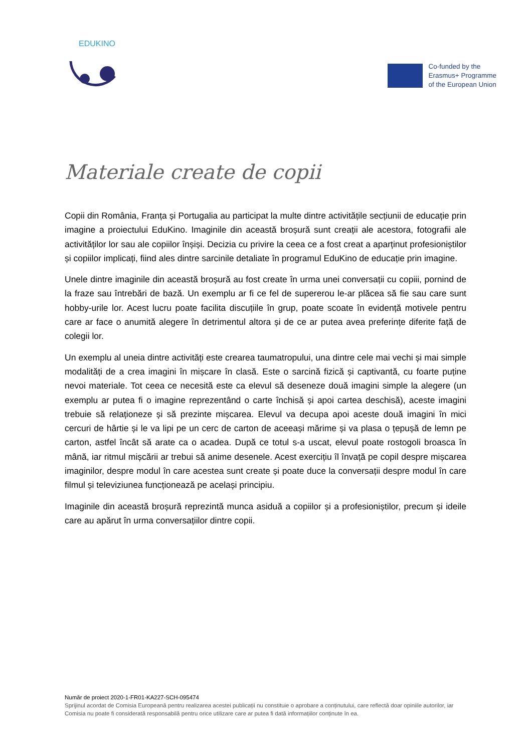EDUKINO
Co-funded by the
Erasmus+ Programme
of the European Union
Materiale create de copii
Copii din România, Franța și Portugalia au participat la multe dintre activitățile secțiunii de educație prin imagine a proiectului EduKino. Imaginile din această broșură sunt creații ale acestora, fotografii ale activităților lor sau ale copiilor înșiși. Decizia cu privire la ceea ce a fost creat a aparținut profesioniștilor și copiilor implicați, fiind ales dintre sarcinile detaliate în programul EduKino de educație prin imagine.
Unele dintre imaginile din această broșură au fost create în urma unei conversații cu copiii, pornind de la fraze sau întrebări de bază. Un exemplu ar fi ce fel de supererou le-ar plăcea să fie sau care sunt hobby-urile lor. Acest lucru poate facilita discuțiile în grup, poate scoate în evidență motivele pentru care ar face o anumită alegere în detrimentul altora și de ce ar putea avea preferințe diferite față de colegii lor.
Un exemplu al uneia dintre activități este crearea taumatropului, una dintre cele mai vechi și mai simple modalități de a crea imagini în mișcare în clasă. Este o sarcină fizică și captivantă, cu foarte puține nevoi materiale. Tot ceea ce necesită este ca elevul să deseneze două imagini simple la alegere (un exemplu ar putea fi o imagine reprezentând o carte închisă și apoi cartea deschisă), aceste imagini trebuie să relaționeze și să prezinte mișcarea. Elevul va decupa apoi aceste două imagini în mici cercuri de hârtie și le va lipi pe un cerc de carton de aceeași mărime și va plasa o țepușă de lemn pe carton, astfel încât să arate ca o acadea. După ce totul s-a uscat, elevul poate rostogoli broasca în mână, iar ritmul mișcării ar trebui să anime desenele. Acest exercițiu îl învață pe copil despre mișcarea imaginilor, despre modul în care acestea sunt create și poate duce la conversații despre modul în care filmul și televiziunea funcționează pe același principiu.
Imaginile din această broșură reprezintă munca asiduă a copiilor și a profesioniștilor, precum și ideile care au apărut în urma conversațiilor dintre copii.
Număr de proiect 2020-1-FR01-KA227-SCH-095474
Sprijinul acordat de Comisia Europeană pentru realizarea acestei publicații nu constituie o aprobare a conținutului, care reflectă doar opiniile autorilor, iar Comisia nu poate fi considerată responsabilă pentru orice utilizare care ar putea fi dată informațiilor conținute în ea.